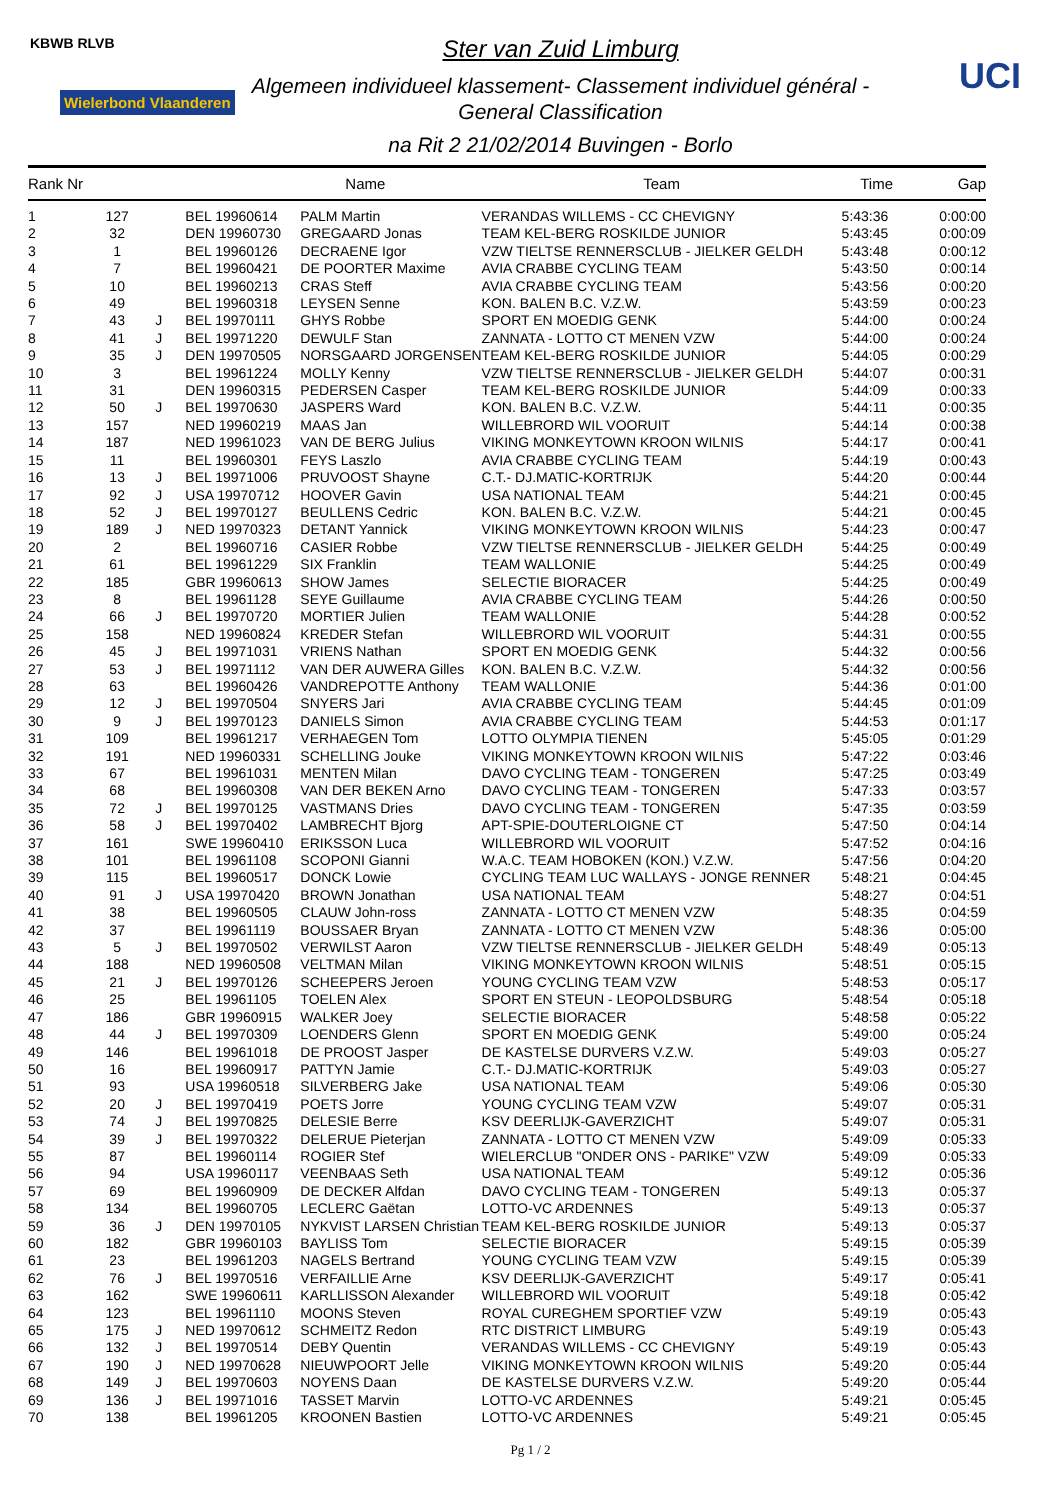KBWB RLVB
Wielerbond Vlaanderen
UCI
Ster van Zuid Limburg
Algemeen individueel klassement- Classement individuel général -
General Classification
na Rit 2 21/02/2014 Buvingen - Borlo
| Rank Nr | | | | Name | Team | Time | Gap |
| --- | --- | --- | --- | --- | --- | --- | --- |
| 1 | 127 | | BEL 19960614 | PALM Martin | VERANDAS WILLEMS - CC CHEVIGNY | 5:43:36 | 0:00:00 |
| 2 | 32 | | DEN 19960730 | GREGAARD Jonas | TEAM KEL-BERG ROSKILDE JUNIOR | 5:43:45 | 0:00:09 |
| 3 | 1 | | BEL 19960126 | DECRAENE Igor | VZW TIELTSE RENNERSCLUB - JIELKER GELDH | 5:43:48 | 0:00:12 |
| 4 | 7 | | BEL 19960421 | DE POORTER Maxime | AVIA CRABBE CYCLING TEAM | 5:43:50 | 0:00:14 |
| 5 | 10 | | BEL 19960213 | CRAS Steff | AVIA CRABBE CYCLING TEAM | 5:43:56 | 0:00:20 |
| 6 | 49 | | BEL 19960318 | LEYSEN Senne | KON. BALEN B.C. V.Z.W. | 5:43:59 | 0:00:23 |
| 7 | 43 | J | BEL 19970111 | GHYS Robbe | SPORT EN MOEDIG GENK | 5:44:00 | 0:00:24 |
| 8 | 41 | J | BEL 19971220 | DEWULF Stan | ZANNATA - LOTTO CT MENEN VZW | 5:44:00 | 0:00:24 |
| 9 | 35 | J | DEN 19970505 | NORSGAARD JORGENSEN | TEAM KEL-BERG ROSKILDE JUNIOR | 5:44:05 | 0:00:29 |
| 10 | 3 | | BEL 19961224 | MOLLY Kenny | VZW TIELTSE RENNERSCLUB - JIELKER GELDH | 5:44:07 | 0:00:31 |
| 11 | 31 | | DEN 19960315 | PEDERSEN Casper | TEAM KEL-BERG ROSKILDE JUNIOR | 5:44:09 | 0:00:33 |
| 12 | 50 | J | BEL 19970630 | JASPERS Ward | KON. BALEN B.C. V.Z.W. | 5:44:11 | 0:00:35 |
| 13 | 157 | | NED 19960219 | MAAS Jan | WILLEBRORD WIL VOORUIT | 5:44:14 | 0:00:38 |
| 14 | 187 | | NED 19961023 | VAN DE BERG Julius | VIKING MONKEYTOWN KROON WILNIS | 5:44:17 | 0:00:41 |
| 15 | 11 | | BEL 19960301 | FEYS Laszlo | AVIA CRABBE CYCLING TEAM | 5:44:19 | 0:00:43 |
| 16 | 13 | J | BEL 19971006 | PRUVOOST Shayne | C.T.- DJ.MATIC-KORTRIJK | 5:44:20 | 0:00:44 |
| 17 | 92 | J | USA 19970712 | HOOVER Gavin | USA NATIONAL TEAM | 5:44:21 | 0:00:45 |
| 18 | 52 | J | BEL 19970127 | BEULLENS Cedric | KON. BALEN B.C. V.Z.W. | 5:44:21 | 0:00:45 |
| 19 | 189 | J | NED 19970323 | DETANT Yannick | VIKING MONKEYTOWN KROON WILNIS | 5:44:23 | 0:00:47 |
| 20 | 2 | | BEL 19960716 | CASIER Robbe | VZW TIELTSE RENNERSCLUB - JIELKER GELDH | 5:44:25 | 0:00:49 |
| 21 | 61 | | BEL 19961229 | SIX Franklin | TEAM WALLONIE | 5:44:25 | 0:00:49 |
| 22 | 185 | | GBR 19960613 | SHOW James | SELECTIE BIORACER | 5:44:25 | 0:00:49 |
| 23 | 8 | | BEL 19961128 | SEYE Guillaume | AVIA CRABBE CYCLING TEAM | 5:44:26 | 0:00:50 |
| 24 | 66 | J | BEL 19970720 | MORTIER Julien | TEAM WALLONIE | 5:44:28 | 0:00:52 |
| 25 | 158 | | NED 19960824 | KREDER Stefan | WILLEBRORD WIL VOORUIT | 5:44:31 | 0:00:55 |
| 26 | 45 | J | BEL 19971031 | VRIENS Nathan | SPORT EN MOEDIG GENK | 5:44:32 | 0:00:56 |
| 27 | 53 | J | BEL 19971112 | VAN DER AUWERA Gilles | KON. BALEN B.C. V.Z.W. | 5:44:32 | 0:00:56 |
| 28 | 63 | | BEL 19960426 | VANDREPOTTE Anthony | TEAM WALLONIE | 5:44:36 | 0:01:00 |
| 29 | 12 | J | BEL 19970504 | SNYERS Jari | AVIA CRABBE CYCLING TEAM | 5:44:45 | 0:01:09 |
| 30 | 9 | J | BEL 19970123 | DANIELS Simon | AVIA CRABBE CYCLING TEAM | 5:44:53 | 0:01:17 |
| 31 | 109 | | BEL 19961217 | VERHAEGEN Tom | LOTTO OLYMPIA TIENEN | 5:45:05 | 0:01:29 |
| 32 | 191 | | NED 19960331 | SCHELLING Jouke | VIKING MONKEYTOWN KROON WILNIS | 5:47:22 | 0:03:46 |
| 33 | 67 | | BEL 19961031 | MENTEN Milan | DAVO CYCLING TEAM - TONGEREN | 5:47:25 | 0:03:49 |
| 34 | 68 | | BEL 19960308 | VAN DER BEKEN Arno | DAVO CYCLING TEAM - TONGEREN | 5:47:33 | 0:03:57 |
| 35 | 72 | J | BEL 19970125 | VASTMANS Dries | DAVO CYCLING TEAM - TONGEREN | 5:47:35 | 0:03:59 |
| 36 | 58 | J | BEL 19970402 | LAMBRECHT Bjorg | APT-SPIE-DOUTERLOIGNE CT | 5:47:50 | 0:04:14 |
| 37 | 161 | | SWE 19960410 | ERIKSSON Luca | WILLEBRORD WIL VOORUIT | 5:47:52 | 0:04:16 |
| 38 | 101 | | BEL 19961108 | SCOPONI Gianni | W.A.C. TEAM HOBOKEN (KON.) V.Z.W. | 5:47:56 | 0:04:20 |
| 39 | 115 | | BEL 19960517 | DONCK Lowie | CYCLING TEAM LUC WALLAYS - JONGE RENNER | 5:48:21 | 0:04:45 |
| 40 | 91 | J | USA 19970420 | BROWN Jonathan | USA NATIONAL TEAM | 5:48:27 | 0:04:51 |
| 41 | 38 | | BEL 19960505 | CLAUW John-ross | ZANNATA - LOTTO CT MENEN VZW | 5:48:35 | 0:04:59 |
| 42 | 37 | | BEL 19961119 | BOUSSAER Bryan | ZANNATA - LOTTO CT MENEN VZW | 5:48:36 | 0:05:00 |
| 43 | 5 | J | BEL 19970502 | VERWILST Aaron | VZW TIELTSE RENNERSCLUB - JIELKER GELDH | 5:48:49 | 0:05:13 |
| 44 | 188 | | NED 19960508 | VELTMAN Milan | VIKING MONKEYTOWN KROON WILNIS | 5:48:51 | 0:05:15 |
| 45 | 21 | J | BEL 19970126 | SCHEEPERS Jeroen | YOUNG CYCLING TEAM VZW | 5:48:53 | 0:05:17 |
| 46 | 25 | | BEL 19961105 | TOELEN Alex | SPORT EN STEUN - LEOPOLDSBURG | 5:48:54 | 0:05:18 |
| 47 | 186 | | GBR 19960915 | WALKER Joey | SELECTIE BIORACER | 5:48:58 | 0:05:22 |
| 48 | 44 | J | BEL 19970309 | LOENDERS Glenn | SPORT EN MOEDIG GENK | 5:49:00 | 0:05:24 |
| 49 | 146 | | BEL 19961018 | DE PROOST Jasper | DE KASTELSE DURVERS V.Z.W. | 5:49:03 | 0:05:27 |
| 50 | 16 | | BEL 19960917 | PATTYN Jamie | C.T.- DJ.MATIC-KORTRIJK | 5:49:03 | 0:05:27 |
| 51 | 93 | | USA 19960518 | SILVERBERG Jake | USA NATIONAL TEAM | 5:49:06 | 0:05:30 |
| 52 | 20 | J | BEL 19970419 | POETS Jorre | YOUNG CYCLING TEAM VZW | 5:49:07 | 0:05:31 |
| 53 | 74 | J | BEL 19970825 | DELESIE Berre | KSV DEERLIJK-GAVERZICHT | 5:49:07 | 0:05:31 |
| 54 | 39 | J | BEL 19970322 | DELERUE Pieterjan | ZANNATA - LOTTO CT MENEN VZW | 5:49:09 | 0:05:33 |
| 55 | 87 | | BEL 19960114 | ROGIER Stef | WIELERCLUB "ONDER ONS - PARIKE" VZW | 5:49:09 | 0:05:33 |
| 56 | 94 | | USA 19960117 | VEENBAAS Seth | USA NATIONAL TEAM | 5:49:12 | 0:05:36 |
| 57 | 69 | | BEL 19960909 | DE DECKER Alfdan | DAVO CYCLING TEAM - TONGEREN | 5:49:13 | 0:05:37 |
| 58 | 134 | | BEL 19960705 | LECLERC Gaëtan | LOTTO-VC ARDENNES | 5:49:13 | 0:05:37 |
| 59 | 36 | J | DEN 19970105 | NYKVIST LARSEN Christian | TEAM KEL-BERG ROSKILDE JUNIOR | 5:49:13 | 0:05:37 |
| 60 | 182 | | GBR 19960103 | BAYLISS Tom | SELECTIE BIORACER | 5:49:15 | 0:05:39 |
| 61 | 23 | | BEL 19961203 | NAGELS Bertrand | YOUNG CYCLING TEAM VZW | 5:49:15 | 0:05:39 |
| 62 | 76 | J | BEL 19970516 | VERFAILLIE Arne | KSV DEERLIJK-GAVERZICHT | 5:49:17 | 0:05:41 |
| 63 | 162 | | SWE 19960611 | KARLLISSON Alexander | WILLEBRORD WIL VOORUIT | 5:49:18 | 0:05:42 |
| 64 | 123 | | BEL 19961110 | MOONS Steven | ROYAL CUREGHEM SPORTIEF VZW | 5:49:19 | 0:05:43 |
| 65 | 175 | J | NED 19970612 | SCHMEITZ Redon | RTC DISTRICT LIMBURG | 5:49:19 | 0:05:43 |
| 66 | 132 | J | BEL 19970514 | DEBY Quentin | VERANDAS WILLEMS - CC CHEVIGNY | 5:49:19 | 0:05:43 |
| 67 | 190 | J | NED 19970628 | NIEUWPOORT Jelle | VIKING MONKEYTOWN KROON WILNIS | 5:49:20 | 0:05:44 |
| 68 | 149 | J | BEL 19970603 | NOYENS Daan | DE KASTELSE DURVERS V.Z.W. | 5:49:20 | 0:05:44 |
| 69 | 136 | J | BEL 19971016 | TASSET Marvin | LOTTO-VC ARDENNES | 5:49:21 | 0:05:45 |
| 70 | 138 | | BEL 19961205 | KROONEN Bastien | LOTTO-VC ARDENNES | 5:49:21 | 0:05:45 |
Pg 1 / 2